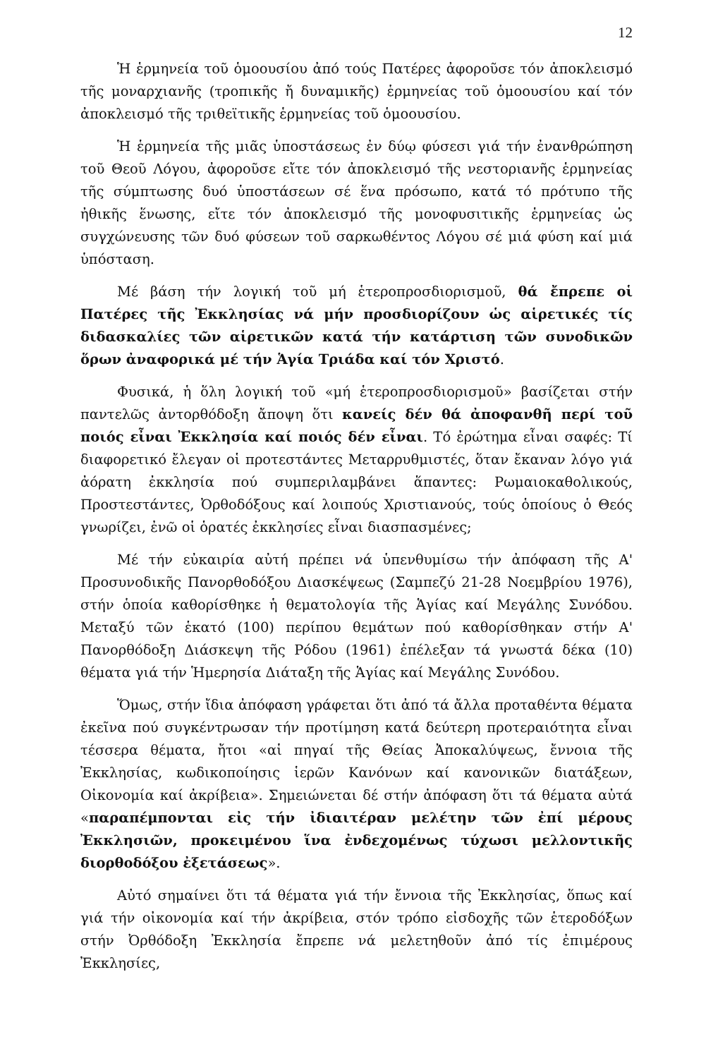12
Ἡ ἑρμηνεία τοῦ ὁμοουσίου ἀπό τούς Πατέρες ἀφοροῦσε τόν ἀποκλεισμό τῆς μοναρχιανῆς (τροπικῆς ἤ δυναμικῆς) ἑρμηνείας τοῦ ὁμοουσίου καί τόν ἀποκλεισμό τῆς τριθεϊτικῆς ἑρμηνείας τοῦ ὁμοουσίου.
Ἡ ἑρμηνεία τῆς μιᾶς ὑποστάσεως ἐν δύῳ φύσεσι γιά τήν ἐνανθρώπηση τοῦ Θεοῦ Λόγου, ἀφοροῦσε εἴτε τόν ἀποκλεισμό τῆς νεστοριανῆς ἑρμηνείας τῆς σύμπτωσης δυό ὑποστάσεων σέ ἕνα πρόσωπο, κατά τό πρότυπο τῆς ἠθικῆς ἕνωσης, εἴτε τόν ἀποκλεισμό τῆς μονοφυσιτικῆς ἑρμηνείας ὡς συγχώνευσης τῶν δυό φύσεων τοῦ σαρκωθέντος Λόγου σέ μιά φύση καί μιά ὑπόσταση.
Μέ βάση τήν λογική τοῦ μή ἑτεροπροσδιορισμοῦ, θά ἔπρεπε οἱ Πατέρες τῆς Ἐκκλησίας νά μήν προσδιορίζουν ὡς αἱρετικές τίς διδασκαλίες τῶν αἱρετικῶν κατά τήν κατάρτιση τῶν συνοδικῶν ὅρων ἀναφορικά μέ τήν Ἁγία Τριάδα καί τόν Χριστό.
Φυσικά, ἡ ὅλη λογική τοῦ «μή ἑτεροπροσδιορισμοῦ» βασίζεται στήν παντελῶς ἀντορθόδοξη ἄποψη ὅτι κανείς δέν θά ἀποφανθῆ περί τοῦ ποιός εἶναι Ἐκκλησία καί ποιός δέν εἶναι. Τό ἐρώτημα εἶναι σαφές: Τί διαφορετικό ἔλεγαν οἱ προτεστάντες Μεταρρυθμιστές, ὅταν ἔκαναν λόγο γιά ἀόρατη ἐκκλησία πού συμπεριλαμβάνει ἅπαντες: Ρωμαιοκαθολικούς, Προστεστάντες, Ὀρθοδόξους καί λοιπούς Χριστιανούς, τούς ὁποίους ὁ Θεός γνωρίζει, ἐνῶ οἱ ὁρατές ἐκκλησίες εἶναι διασπασμένες;
Μέ τήν εὐκαιρία αὐτή πρέπει νά ὑπενθυμίσω τήν ἀπόφαση τῆς Α' Προσυνοδικῆς Πανορθοδόξου Διασκέψεως (Σαμπεζύ 21-28 Νοεμβρίου 1976), στήν ὁποία καθορίσθηκε ἡ θεματολογία τῆς Ἁγίας καί Μεγάλης Συνόδου. Μεταξύ τῶν ἑκατό (100) περίπου θεμάτων πού καθορίσθηκαν στήν Α' Πανορθόδοξη Διάσκεψη τῆς Ρόδου (1961) ἐπέλεξαν τά γνωστά δέκα (10) θέματα γιά τήν Ἡμερησία Διάταξη τῆς Ἁγίας καί Μεγάλης Συνόδου.
Ὅμως, στήν ἴδια ἀπόφαση γράφεται ὅτι ἀπό τά ἄλλα προταθέντα θέματα ἐκεῖνα πού συγκέντρωσαν τήν προτίμηση κατά δεύτερη προτεραιό­τητα εἶναι τέσσερα θέματα, ἤτοι «αἱ πηγαί τῆς Θείας Ἀποκαλύψεως, ἔννοια τῆς Ἐκκλησίας, κωδικοποίησις ἱερῶν Κανόνων καί κανονικῶν διατάξεων, Οἰκονομία καί ἀκρίβεια». Σημειώνεται δέ στήν ἀπόφαση ὅτι τά θέματα αὐτά «παραπέμπονται εἰς τήν ἰδιαιτέραν μελέτην τῶν ἐπί μέρους Ἐκκλησιῶν, προκειμένου ἵνα ἐνδεχομένως τύχωσι μελλοντικῆς διορθοδόξου ἐξετάσεως».
Αὐτό σημαίνει ὅτι τά θέματα γιά τήν ἔννοια τῆς Ἐκκλησίας, ὅπως καί γιά τήν οἰκονομία καί τήν ἀκρίβεια, στόν τρόπο εἰσδοχῆς τῶν ἑτεροδόξων στήν Ὀρθόδοξη Ἐκκλησία ἔπρεπε νά μελετηθοῦν ἀπό τίς ἐπιμέρους Ἐκκλησίες,